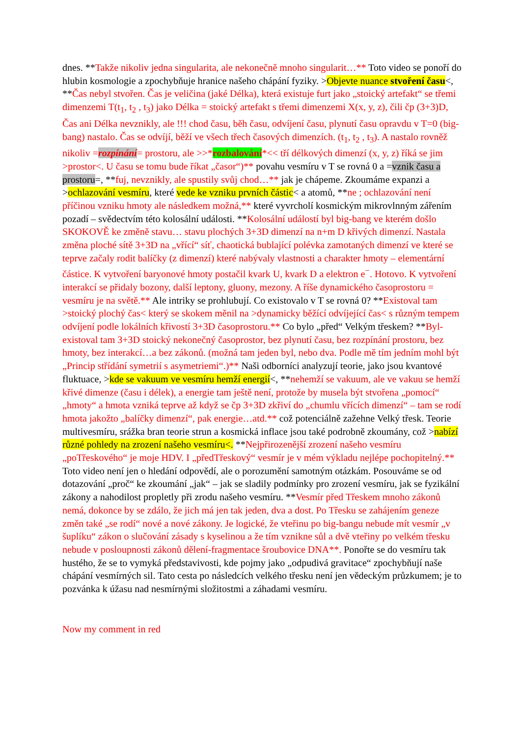dnes. **Takže nikoliv jedna singularita, ale nekonečně mnoho singularit…** Toto video se ponoří do hlubin kosmologie a zpochybňuje hranice našeho chápání fyziky. >Objevte nuance stvoření času<, **Čas nebyl stvořen. Čas je veličina (jaké Délka), která existuje furt jako „stoický artefakt“ se třemi dimenzemi T(t<sub>1</sub>, t<sub>2</sub> , t<sub>3</sub>) jako Délka = stoický artefakt s třemi dimenzemi X(x, y, z), čili čp (3+3)D, Čas ani Délka nevznikly, ale !!! chod času, běh času, odvíjení času, plynutí času opravdu v T=0 (big-bang) nastalo. Čas se odvíjí, běží ve všech třech časových dimenzích. (t<sub>1</sub>, t<sub>2</sub> , t<sub>3</sub>). A nastalo rovněž nikoliv =rozpínání= prostoru, ale >>*rozbalování*<< tří délkových dimenzí (x, y, z) říká se jim >prostor<. U času se tomu bude říkat „časor“)** povahu vesmíru v T se rovná 0 a =vznik času a prostoru=, **fuj, nevznikly, ale spustily svůj chod…** jak je chápeme. Zkoumáme expanzi a >ochlazování vesmíru, které vede ke vzniku prvních částic< a atomů, **ne ; ochlazování není příčinou vzniku hmoty ale následkem možná,** které vyvrcholí kosmickým mikrovlnným zářením pozadí – svědectvím této kolosální události. **Kolosální událostí byl big-bang ve kterém došlo SKOKOVĚ ke změně stavu… stavu plochých 3+3D dimenzí na n+m D křivých dimenzí. Nastala změna ploché sítě 3+3D na „vřící“ síť, chaotická bublající polévka zamotaných dimenzí ve které se teprve začaly rodit balíčky (z dimenzí) které nabývaly vlastnosti a charakter hmoty – elementární částice. K vytvoření baryonové hmoty postačil kvark U, kvark D a elektron e<sup>−</sup>. Hotovo. K vytvoření interakcí se přidaly bozony, další leptony, gluony, mezony. A říše dynamického časoprostoru = vesmíru je na světě.** Ale intriky se prohlubují. Co existovalo v T se rovná 0? **Existoval tam >stoický plochý čas< který se skokem měnil na >dynamicky běžící odvíjející čas< s různým tempem odvíjení podle lokálních křivostí 3+3D časoprostoru.** Co bylo „před“ Velkým třeskem? **Byl-existoval tam 3+3D stoický nekonečný časoprostor, bez plynutí času, bez rozpínání prostoru, bez hmoty, bez interakcí…a bez zákonů. (možná tam jeden byl, nebo dva. Podle mě tím jedním mohl být „Princip střídání symetrií s asymetriemi“.)** Naši odborníci analyzují teorie, jako jsou kvantové fluktuace, >kde se vakuum ve vesmíru hemží energií<, **nehemží se vakuum, ale ve vakuu se hemží křivé dimenze (času i délek), a energie tam ještě není, protože by musela být stvořena „pomocí“ „hmoty“ a hmota vzniká teprve až když se čp 3+3D zkřiví do „chumlu vřících dimenzí“ – tam se rodí hmota jakožto „balíčky dimenzí“, pak energie…atd.** což potenciálně zažehne Velký třesk. Teorie multivesmíru, srážka bran teorie strun a kosmická inflace jsou také podrobně zkoumány, což >nabízí různé pohledy na zrození našeho vesmíru<. **Nejpřirozenější zrození našeho vesmíru „poTřeskového“ je moje HDV. I „předTřeskový“ vesmír je v mém výkladu nejlépe pochopitelný.** Toto video není jen o hledání odpovědí, ale o porozumění samotným otázkám. Posouváme se od dotazování „proč“ ke zkoumání „jak“ – jak se sladily podmínky pro zrození vesmíru, jak se fyzikální zákony a nahodilost propletly při zrodu našeho vesmíru. **Vesmír před Třeskem mnoho zákonů nemá, dokonce by se zdálo, že jich má jen tak jeden, dva a dost. Po Třesku se zahájením geneze změn také „se rodí“ nové a nové zákony. Je logické, že vteřinu po big-bangu nebude mít vesmír „v šuplíku“ zákon o slučování zásady s kyselinou a že tím vznikne sůl a dvě vteřiny po velkém třesku nebude v posloupnosti zákonů dělení-fragmentace šroubovice DNA**. Ponořte se do vesmíru tak hustého, že se to vymyká představivosti, kde pojmy jako „odpudivá gravitace“ zpochybňují naše chápání vesmírných sil. Tato cesta po následcích velkého třesku není jen vědeckým průzkumem; je to pozvánka k úžasu nad nesmírnými složitostmi a záhadami vesmíru.
Now my comment in red